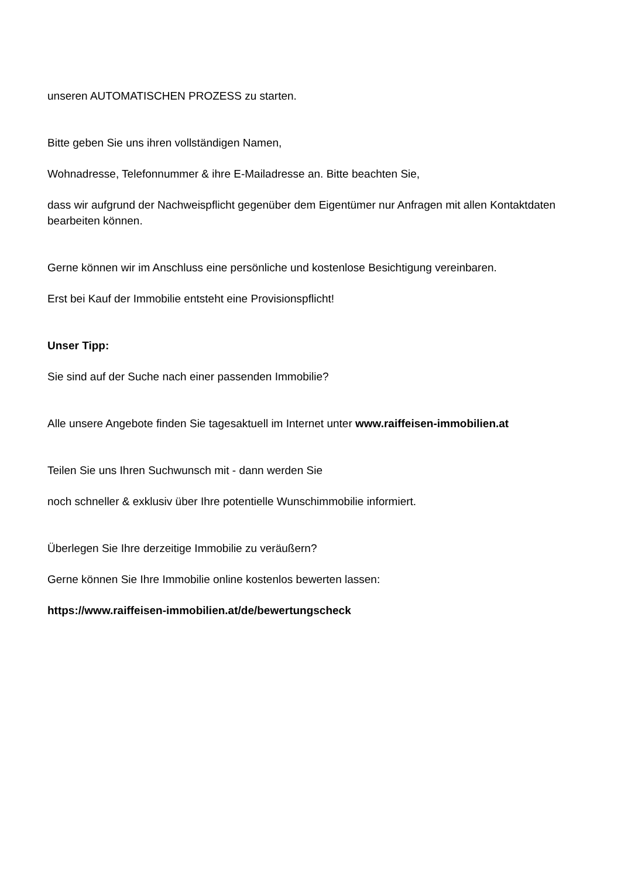unseren AUTOMATISCHEN PROZESS zu starten.
Bitte geben Sie uns ihren vollständigen Namen,
Wohnadresse, Telefonnummer & ihre E-Mailadresse an. Bitte beachten Sie,
dass wir aufgrund der Nachweispflicht gegenüber dem Eigentümer nur Anfragen mit allen Kontaktdaten bearbeiten können.
Gerne können wir im Anschluss eine persönliche und kostenlose Besichtigung vereinbaren.
Erst bei Kauf der Immobilie entsteht eine Provisionspflicht!
Unser Tipp:
Sie sind auf der Suche nach einer passenden Immobilie?
Alle unsere Angebote finden Sie tagesaktuell im Internet unter www.raiffeisen-immobilien.at
Teilen Sie uns Ihren Suchwunsch mit - dann werden Sie
noch schneller & exklusiv über Ihre potentielle Wunschimmobilie informiert.
Überlegen Sie Ihre derzeitige Immobilie zu veräußern?
Gerne können Sie Ihre Immobilie online kostenlos bewerten lassen:
https://www.raiffeisen-immobilien.at/de/bewertungscheck